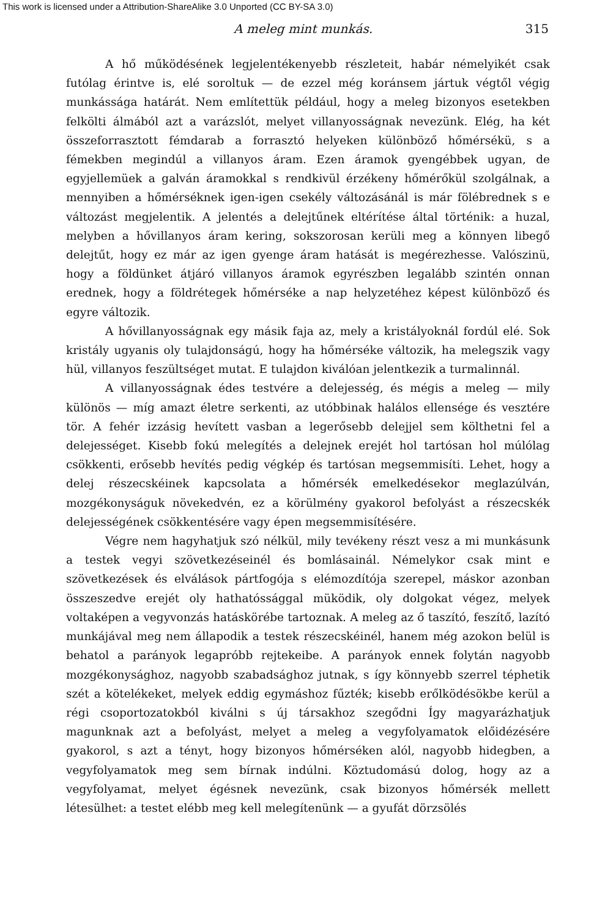This work is licensed under a Attribution-ShareAlike 3.0 Unported (CC BY-SA 3.0)
A meleg mint munkás. 315
A hő működésének legjelentékenyebb részleteit, habár némelyikét csak futólag érintve is, elé soroltuk — de ezzel még koránsem jártuk végtől végig munkássága határát. Nem említettük például, hogy a meleg bizonyos esetekben felkölti álmából azt a varázslót, melyet villanyosságnak nevezünk. Elég, ha két összeforrasztott fémdarab a forrasztó helyeken különböző hőmérsékü, s a fémekben megindúl a villanyos áram. Ezen áramok gyengébbek ugyan, de egyjellemüek a galván áramokkal s rendkivül érzékeny hőmérőkül szolgálnak, a mennyiben a hőmérséknek igen-igen csekély változásánál is már fölébrednek s e változást megjelentik. A jelentés a delejtűnek eltérítése által történik: a huzal, melyben a hővillanyos áram kering, sokszorosan kerüli meg a könnyen libegő delejtűt, hogy ez már az igen gyenge áram hatását is megérezhesse. Valószinü, hogy a földünket átjáró villanyos áramok egyrészben legalább szintén onnan erednek, hogy a földrétegek hőmérséke a nap helyzetéhez képest különböző és egyre változik.
A hővillanyosságnak egy másik faja az, mely a kristályoknál fordúl elé. Sok kristály ugyanis oly tulajdonságú, hogy ha hőmérséke változik, ha melegszik vagy hül, villanyos feszültséget mutat. E tulajdon kiválóan jelentkezik a turmalinnál.
A villanyosságnak édes testvére a delejesség, és mégis a meleg — mily különös — míg amazt életre serkenti, az utóbbinak halálos ellensége és vesztére tör. A fehér izzásig hevített vasban a legerősebb delejjel sem költhetni fel a delejességet. Kisebb fokú melegítés a delejnek erejét hol tartósan hol múlólag csökkenti, erősebb hevítés pedig végkép és tartósan megsemmisíti. Lehet, hogy a delej részecskéinek kapcsolata a hőmérsék emelkedésekor meglazúlván, mozgékonyságuk növekedvén, ez a körülmény gyakorol befolyást a részecskék delejességének csökkentésére vagy épen megsemmisítésére.
Végre nem hagyhatjuk szó nélkül, mily tevékeny részt vesz a mi munkásunk a testek vegyi szövetkezéseinél és bomlásainál. Némelykor csak mint e szövetkezések és elválások pártfogója s elémozdítója szerepel, máskor azonban összeszedve erejét oly hathatóssággal müködik, oly dolgokat végez, melyek voltaképen a vegyvonzás hatáskörébe tartoznak. A meleg az ő taszító, feszítő, lazító munkájával meg nem állapodik a testek részecskéinél, hanem még azokon belül is behatol a parányok legapróbb rejtekeibe. A parányok ennek folytán nagyobb mozgékonysághoz, nagyobb szabadsághoz jutnak, s így könnyebb szerrel téphetik szét a kötelékeket, melyek eddig egymáshoz fűzték; kisebb erőlködésökbe kerül a régi csoportozatokból kiválni s új társakhoz szegődni Így magyarázhatjuk magunknak azt a befolyást, melyet a meleg a vegyfolyamatok előidézésére gyakorol, s azt a tényt, hogy bizonyos hőmérséken alól, nagyobb hidegben, a vegyfolyamatok meg sem bírnak indúlni. Köztudomású dolog, hogy az a vegyfolyamat, melyet égésnek nevezünk, csak bizonyos hőmérsék mellett létesülhet: a testet elébb meg kell melegítenünk — a gyufát dörzsölés